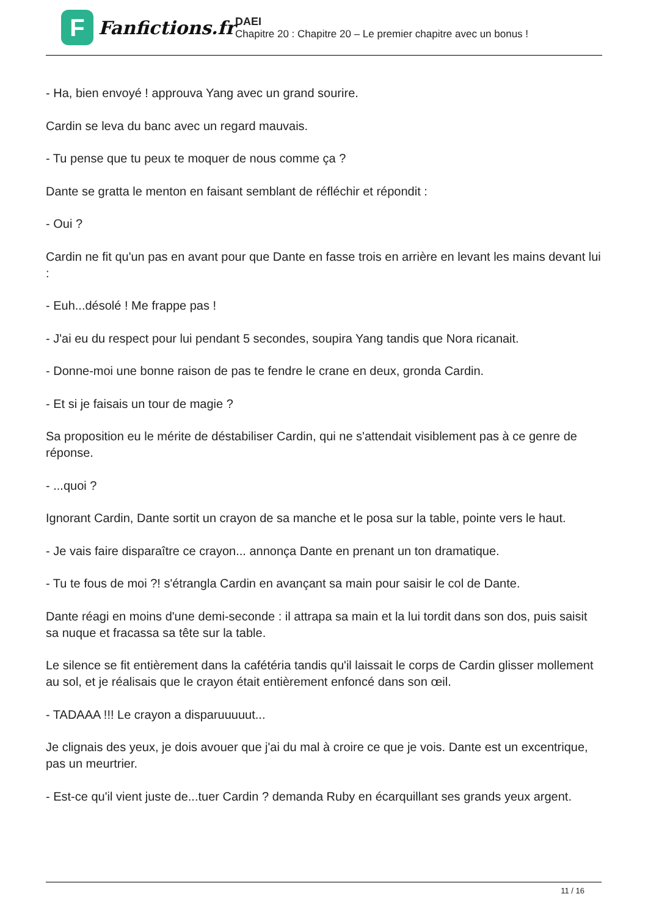F
Fanfictions.fr
DAEI
Chapitre 20 : Chapitre 20 – Le premier chapitre avec un bonus !
- Ha, bien envoyé ! approuva Yang avec un grand sourire.
Cardin se leva du banc avec un regard mauvais.
- Tu pense que tu peux te moquer de nous comme ça ?
Dante se gratta le menton en faisant semblant de réfléchir et répondit :
- Oui ?
Cardin ne fit qu'un pas en avant pour que Dante en fasse trois en arrière en levant les mains devant lui :
- Euh...désolé ! Me frappe pas !
- J'ai eu du respect pour lui pendant 5 secondes, soupira Yang tandis que Nora ricanait.
- Donne-moi une bonne raison de pas te fendre le crane en deux, gronda Cardin.
- Et si je faisais un tour de magie ?
Sa proposition eu le mérite de déstabiliser Cardin, qui ne s'attendait visiblement pas à ce genre de réponse.
- ...quoi ?
Ignorant Cardin, Dante sortit un crayon de sa manche et le posa sur la table, pointe vers le haut.
- Je vais faire disparaître ce crayon... annonça Dante en prenant un ton dramatique.
- Tu te fous de moi ?! s'étrangla Cardin en avançant sa main pour saisir le col de Dante.
Dante réagi en moins d'une demi-seconde : il attrapa sa main et la lui tordit dans son dos, puis saisit sa nuque et fracassa sa tête sur la table.
Le silence se fit entièrement dans la cafétéria tandis qu'il laissait le corps de Cardin glisser mollement au sol, et je réalisais que le crayon était entièrement enfoncé dans son œil.
- TADAAA !!! Le crayon a disparuuuuut...
Je clignais des yeux, je dois avouer que j'ai du mal à croire ce que je vois. Dante est un excentrique, pas un meurtrier.
- Est-ce qu'il vient juste de...tuer Cardin ? demanda Ruby en écarquillant ses grands yeux argent.
11 / 16